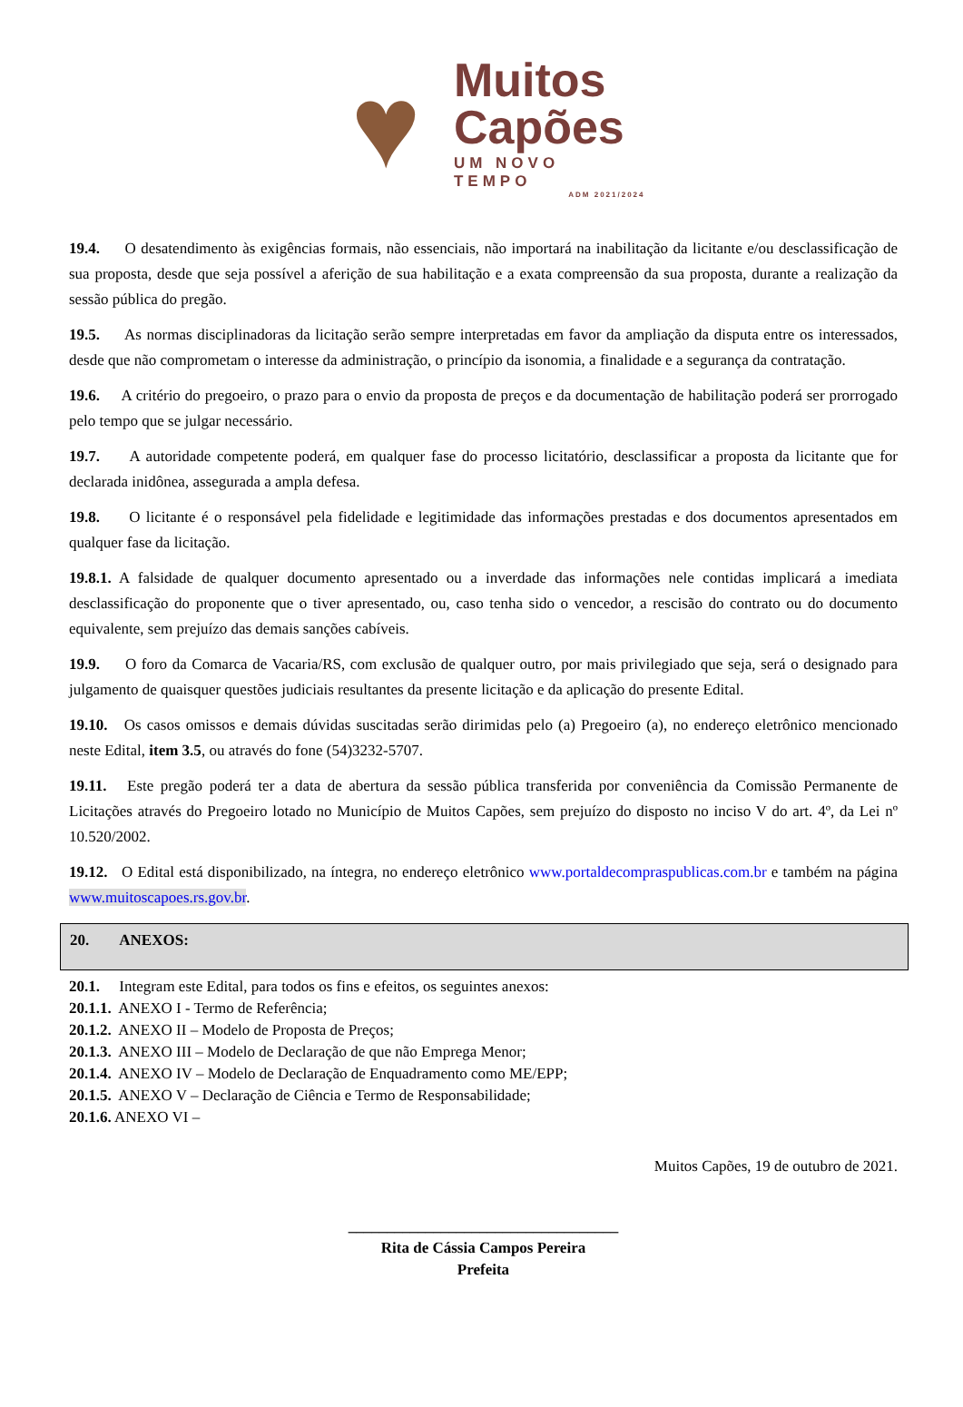♥
Muitos
Capões
UM NOVO TEMPO
ADM 2021/2024
19.4. O desatendimento às exigências formais, não essenciais, não importará na inabilitação da licitante e/ou desclassificação de sua proposta, desde que seja possível a aferição de sua habilitação e a exata compreensão da sua proposta, durante a realização da sessão pública do pregão.
19.5. As normas disciplinadoras da licitação serão sempre interpretadas em favor da ampliação da disputa entre os interessados, desde que não comprometam o interesse da administração, o princípio da isonomia, a finalidade e a segurança da contratação.
19.6. A critério do pregoeiro, o prazo para o envio da proposta de preços e da documentação de habilitação poderá ser prorrogado pelo tempo que se julgar necessário.
19.7. A autoridade competente poderá, em qualquer fase do processo licitatório, desclassificar a proposta da licitante que for declarada inidônea, assegurada a ampla defesa.
19.8. O licitante é o responsável pela fidelidade e legitimidade das informações prestadas e dos documentos apresentados em qualquer fase da licitação.
19.8.1. A falsidade de qualquer documento apresentado ou a inverdade das informações nele contidas implicará a imediata desclassificação do proponente que o tiver apresentado, ou, caso tenha sido o vencedor, a rescisão do contrato ou do documento equivalente, sem prejuízo das demais sanções cabíveis.
19.9. O foro da Comarca de Vacaria/RS, com exclusão de qualquer outro, por mais privilegiado que seja, será o designado para julgamento de quaisquer questões judiciais resultantes da presente licitação e da aplicação do presente Edital.
19.10. Os casos omissos e demais dúvidas suscitadas serão dirimidas pelo (a) Pregoeiro (a), no endereço eletrônico mencionado neste Edital, item 3.5, ou através do fone (54)3232-5707.
19.11. Este pregão poderá ter a data de abertura da sessão pública transferida por conveniência da Comissão Permanente de Licitações através do Pregoeiro lotado no Município de Muitos Capões, sem prejuízo do disposto no inciso V do art. 4º, da Lei nº 10.520/2002.
19.12. O Edital está disponibilizado, na íntegra, no endereço eletrônico www.portaldecompraspublicas.com.br e também na página www.muitoscapoes.rs.gov.br.
20. ANEXOS:
20.1. Integram este Edital, para todos os fins e efeitos, os seguintes anexos:
20.1.1. ANEXO I - Termo de Referência;
20.1.2. ANEXO II – Modelo de Proposta de Preços;
20.1.3. ANEXO III – Modelo de Declaração de que não Emprega Menor;
20.1.4. ANEXO IV – Modelo de Declaração de Enquadramento como ME/EPP;
20.1.5. ANEXO V – Declaração de Ciência e Termo de Responsabilidade;
20.1.6. ANEXO VI –
Muitos Capões, 19 de outubro de 2021.
___________________________________
Rita de Cássia Campos Pereira
Prefeita